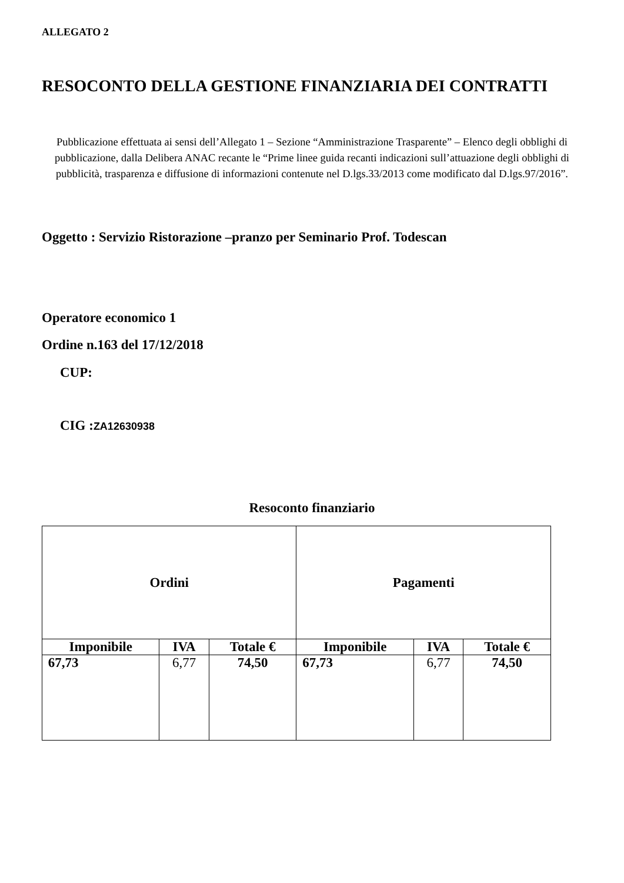ALLEGATO 2
RESOCONTO DELLA GESTIONE FINANZIARIA DEI CONTRATTI
Pubblicazione effettuata ai sensi dell’Allegato 1 – Sezione “Amministrazione Trasparente” – Elenco degli obblighi di pubblicazione, dalla Delibera ANAC recante le “Prime linee guida recanti indicazioni sull’attuazione degli obblighi di pubblicità, trasparenza e diffusione di informazioni contenute nel D.lgs.33/2013 come modificato dal D.lgs.97/2016”.
Oggetto : Servizio Ristorazione –pranzo per Seminario Prof. Todescan
Operatore economico 1
Ordine n.163 del 17/12/2018
CUP:
CIG :ZA12630938
Resoconto finanziario
| Ordini | | | Pagamenti | | |
| --- | --- | --- | --- | --- | --- |
| Imponibile | IVA | Totale € | Imponibile | IVA | Totale € |
| 67,73 | 6,77 | 74,50 | 67,73 | 6,77 | 74,50 |